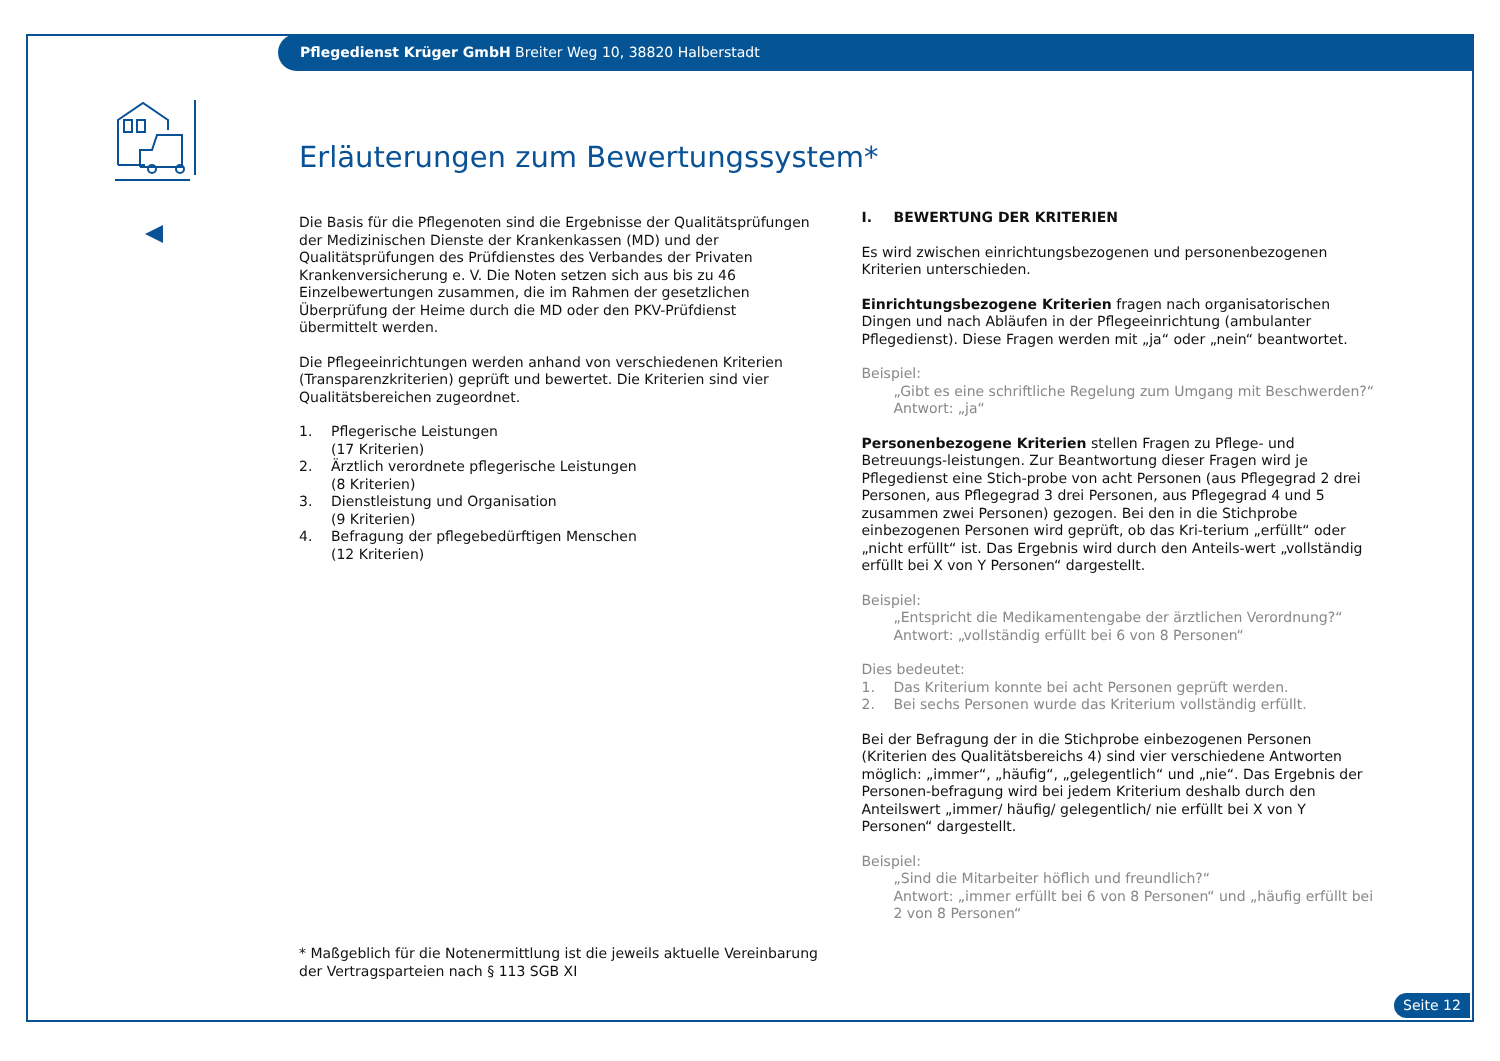Pflegedienst Krüger GmbH Breiter Weg 10, 38820 Halberstadt
Erläuterungen zum Bewertungssystem*
Die Basis für die Pflegenoten sind die Ergebnisse der Qualitätsprüfungen der Medizinischen Dienste der Krankenkassen (MD) und der Qualitätsprüfungen des Prüfdienstes des Verbandes der Privaten Krankenversicherung e. V. Die Noten setzen sich aus bis zu 46 Einzelbewertungen zusammen, die im Rahmen der gesetzlichen Überprüfung der Heime durch die MD oder den PKV-Prüfdienst übermittelt werden.
Die Pflegeeinrichtungen werden anhand von verschiedenen Kriterien (Transparenzkriterien) geprüft und bewertet. Die Kriterien sind vier Qualitätsbereichen zugeordnet.
1. Pflegerische Leistungen
(17 Kriterien)
2. Ärztlich verordnete pflegerische Leistungen
(8 Kriterien)
3. Dienstleistung und Organisation
(9 Kriterien)
4. Befragung der pflegebedürftigen Menschen
(12 Kriterien)
I. BEWERTUNG DER KRITERIEN
Es wird zwischen einrichtungsbezogenen und personenbezogenen Kriterien unterschieden.
Einrichtungsbezogene Kriterien fragen nach organisatorischen Dingen und nach Abläufen in der Pflegeeinrichtung (ambulanter Pflegedienst). Diese Fragen werden mit „ja“ oder „nein“ beantwortet.
Beispiel:
„Gibt es eine schriftliche Regelung zum Umgang mit Beschwerden?“
Antwort: „ja“
Personenbezogene Kriterien stellen Fragen zu Pflege- und Betreuungs-leistungen. Zur Beantwortung dieser Fragen wird je Pflegedienst eine Stich-probe von acht Personen (aus Pflegegrad 2 drei Personen, aus Pflegegrad 3 drei Personen, aus Pflegegrad 4 und 5 zusammen zwei Personen) gezogen. Bei den in die Stichprobe einbezogenen Personen wird geprüft, ob das Kri-terium „erfüllt“ oder „nicht erfüllt“ ist. Das Ergebnis wird durch den Anteils-wert „vollständig erfüllt bei X von Y Personen“ dargestellt.
Beispiel:
„Entspricht die Medikamentengabe der ärztlichen Verordnung?“
Antwort: „vollständig erfüllt bei 6 von 8 Personen“
Dies bedeutet:
1. Das Kriterium konnte bei acht Personen geprüft werden.
2. Bei sechs Personen wurde das Kriterium vollständig erfüllt.
Bei der Befragung der in die Stichprobe einbezogenen Personen (Kriterien des Qualitätsbereichs 4) sind vier verschiedene Antworten möglich: „immer“, „häufig“, „gelegentlich“ und „nie“. Das Ergebnis der Personen-befragung wird bei jedem Kriterium deshalb durch den Anteilswert „immer/ häufig/ gelegentlich/ nie erfüllt bei X von Y Personen“ dargestellt.
Beispiel:
„Sind die Mitarbeiter höflich und freundlich?“
Antwort: „immer erfüllt bei 6 von 8 Personen“ und „häufig erfüllt bei 2 von 8 Personen“
* Maßgeblich für die Notenermittlung ist die jeweils aktuelle Vereinbarung
der Vertragsparteien nach § 113 SGB XI
Seite 12